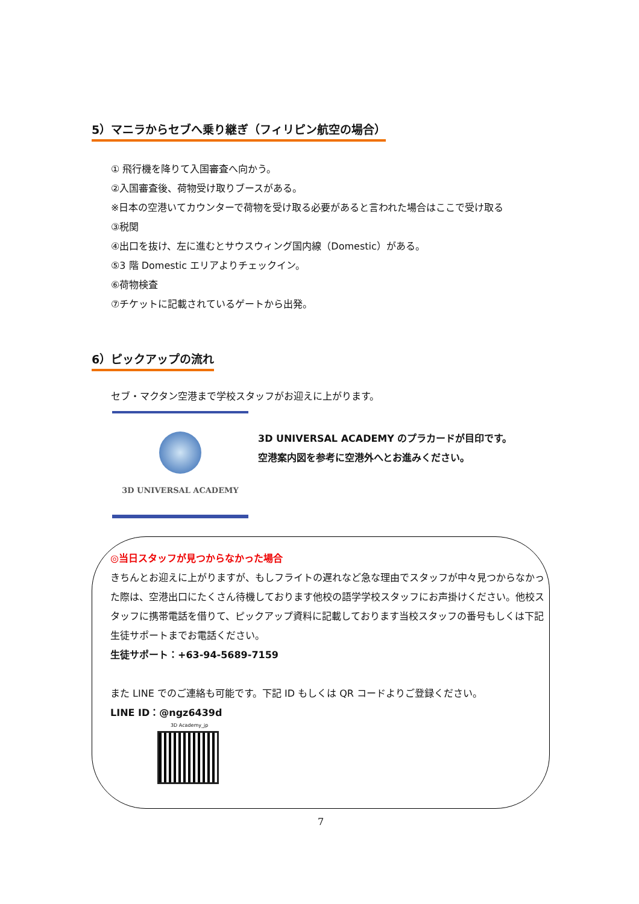5）マニラからセブへ乗り継ぎ（フィリピン航空の場合）
① 飛行機を降りて入国審査へ向かう。
②入国審査後、荷物受け取りブースがある。
※日本の空港いてカウンターで荷物を受け取る必要があると言われた場合はここで受け取る
③税関
④出口を抜け、左に進むとサウスウィング国内線（Domestic）がある。
⑤3 階 Domestic エリアよりチェックイン。
⑥荷物検査
⑦チケットに記載されているゲートから出発。
6）ピックアップの流れ
セブ・マクタン空港まで学校スタッフがお迎えに上がります。
3D UNIVERSAL ACADEMY
3D UNIVERSAL ACADEMY のプラカードが目印です。
空港案内図を参考に空港外へとお進みください。
◎当日スタッフが見つからなかった場合
きちんとお迎えに上がりますが、もしフライトの遅れなど急な理由でスタッフが中々見つからなかった際は、空港出口にたくさん待機しております他校の語学学校スタッフにお声掛けください。他校スタッフに携帯電話を借りて、ピックアップ資料に記載しております当校スタッフの番号もしくは下記生徒サポートまでお電話ください。
生徒サポート：+63-94-5689-7159
また LINE でのご連絡も可能です。下記 ID もしくは QR コードよりご登録ください。
LINE ID：@ngz6439d
3D Academy_jp
7